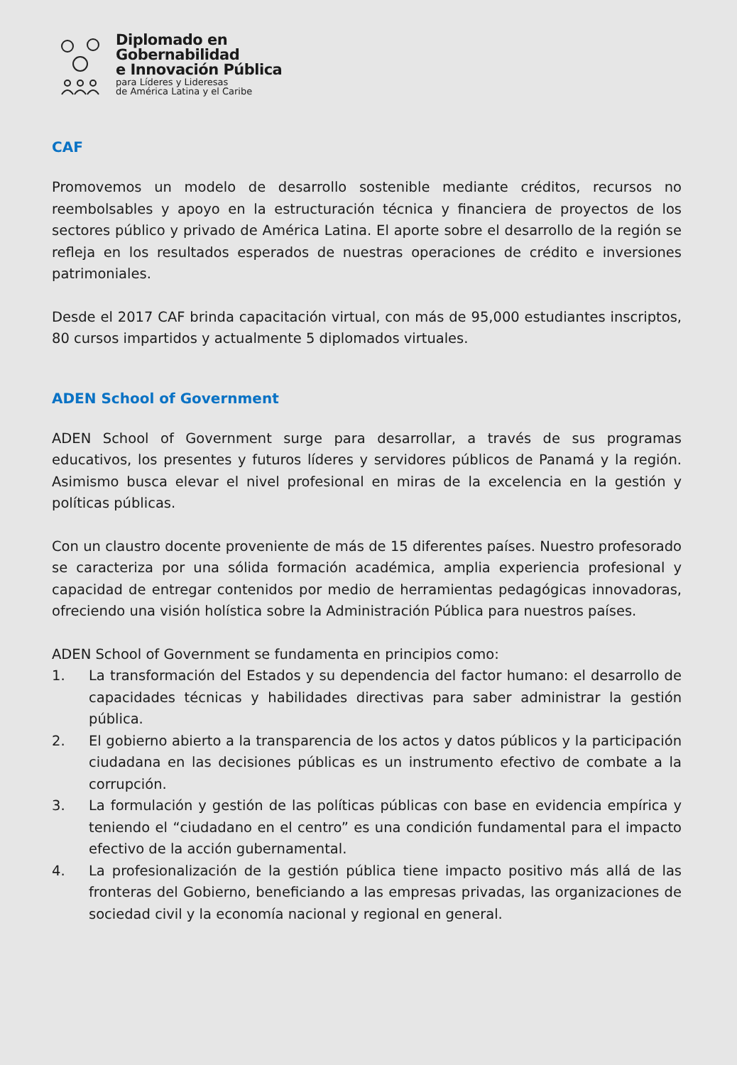Diplomado en
Gobernabilidad
e Innovación Pública
para Líderes y Lideresas
de América Latina y el Caribe
CAF
Promovemos un modelo de desarrollo sostenible mediante créditos, recursos no reembolsables y apoyo en la estructuración técnica y financiera de proyectos de los sectores público y privado de América Latina. El aporte sobre el desarrollo de la región se refleja en los resultados esperados de nuestras operaciones de crédito e inversiones patrimoniales.
Desde el 2017 CAF brinda capacitación virtual, con más de 95,000 estudiantes inscriptos, 80 cursos impartidos y actualmente 5 diplomados virtuales.
ADEN School of Government
ADEN School of Government surge para desarrollar, a través de sus programas educativos, los presentes y futuros líderes y servidores públicos de Panamá y la región. Asimismo busca elevar el nivel profesional en miras de la excelencia en la gestión y políticas públicas.
Con un claustro docente proveniente de más de 15 diferentes países. Nuestro profesorado se caracteriza por una sólida formación académica, amplia experiencia profesional y capacidad de entregar contenidos por medio de herramientas pedagógicas innovadoras, ofreciendo una visión holística sobre la Administración Pública para nuestros países.
ADEN School of Government se fundamenta en principios como:
1. La transformación del Estados y su dependencia del factor humano: el desarrollo de capacidades técnicas y habilidades directivas para saber administrar la gestión pública.
2. El gobierno abierto a la transparencia de los actos y datos públicos y la participación ciudadana en las decisiones públicas es un instrumento efectivo de combate a la corrupción.
3. La formulación y gestión de las políticas públicas con base en evidencia empírica y teniendo el “ciudadano en el centro” es una condición fundamental para el impacto efectivo de la acción gubernamental.
4. La profesionalización de la gestión pública tiene impacto positivo más allá de las fronteras del Gobierno, beneficiando a las empresas privadas, las organizaciones de sociedad civil y la economía nacional y regional en general.